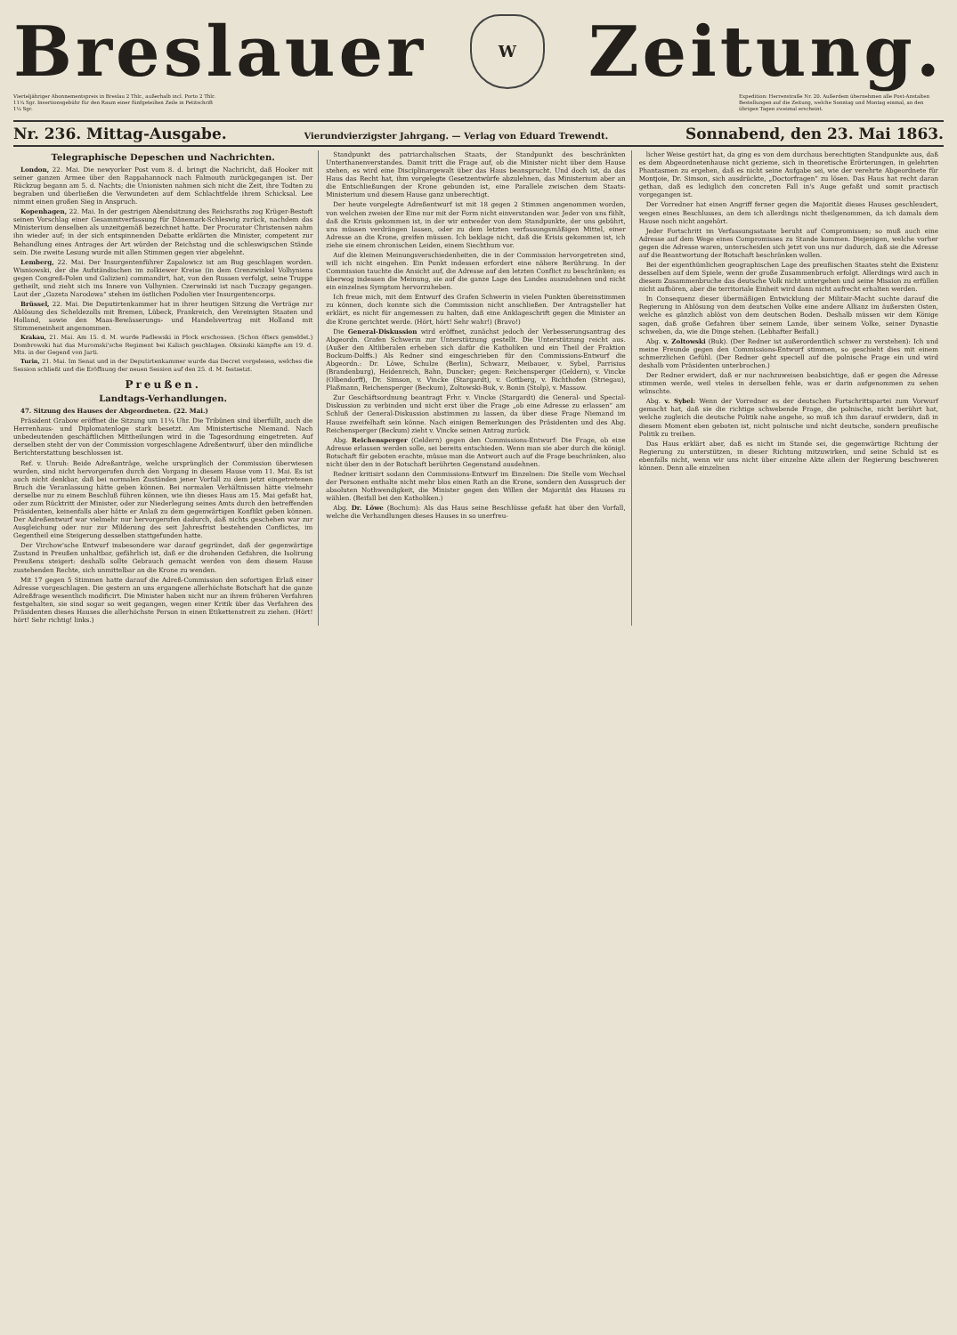Breslauer
W
Zeitung.
Vierteljähriger Abonnementspreis in Breslau 2 Thlr., außerhalb incl. Porto 2 Thlr. 11¼ Sgr. Insertionsgebühr für den Raum einer fünfgeteilten Zeile in Petitschrift 1¼ Sgr.
Expedition: Herrenstraße Nr. 20. Außerdem übernehmen alle Post-Anstalten Bestellungen auf die Zeitung, welche Sonntag und Montag einmal, an den übrigen Tagen zweimal erscheint.
Nr. 236. Mittag-Ausgabe. Vierundvierzigster Jahrgang. — Verlag von Eduard Trewendt. Sonnabend, den 23. Mai 1863.
Telegraphische Depeschen und Nachrichten.
London, 22. Mai. Die newyorker Post vom 8. d. bringt die Nachricht, daß Hooker mit seiner ganzen Armee über den Rappahannock nach Falmouth zurückgegangen ist. Der Rückzug begann am 5. d. Nachts; die Unionisten nahmen sich nicht die Zeit, ihre Todten zu begraben und überließen die Verwundeten auf dem Schlachtfelde ihrem Schicksal. Lee nimmt einen großen Sieg in Anspruch.
Kopenhagen, 22. Mai. In der gestrigen Abendsitzung des Reichsraths zog Krüger-Bestoft seinen Vorschlag einer Gesammtverfassung für Dänemark-Schleswig zurück, nachdem das Ministerium denselben als unzeitgemäß bezeichnet hatte. Der Procurator Christensen nahm ihn wieder auf; in der sich entspinnenden Debatte erklärten die Minister, competent zur Behandlung eines Antrages der Art würden der Reichstag und die schleswigschen Stände sein. Die zweite Lesung wurde mit allen Stimmen gegen vier abgelehnt.
Lemberg, 22. Mai. Der Insurgentenführer Zapalowicz ist am Bug geschlagen worden. Wisniowski, der die Aufständischen im zolkiewer Kreise (in dem Grenzwinkel Volhyniens gegen Congreß-Polen und Galizien) commandirt, hat, von den Russen verfolgt, seine Truppe getheilt, und zieht sich ins Innere von Volhynien. Czerwinski ist nach Tuczapy gegangen. Laut der „Gazeta Narodowa“ stehen im östlichen Podolien vier Insurgentencorps.
Brüssel, 22. Mai. Die Deputirtenkammer hat in ihrer heutigen Sitzung die Verträge zur Ablösung des Scheldezolls mit Bremen, Lübeck, Frankreich, den Vereinigten Staaten und Holland, sowie den Maas-Bewässerungs- und Handelsvertrag mit Holland mit Stimmeneinheit angenommen.
Krakau, 21. Mai. Am 15. d. M. wurde Padlewski in Plock erschossen. (Schon öfters gemeldet.) Dombrowski hat das Muromski'sche Regiment bei Kalisch geschlagen. Oksinski kämpfte am 19. d. Mts. in der Gegend von Jarti.
Turin, 21. Mai. Im Senat und in der Deputirtenkammer wurde das Decret vorgelesen, welches die Session schließt und die Eröffnung der neuen Session auf den 25. d. M. festsetzt.
Preußen.
Landtags-Verhandlungen.
47. Sitzung des Hauses der Abgeordneten. (22. Mai.)
Präsident Grabow eröffnet die Sitzung um 11¼ Uhr. Die Tribünen sind überfüllt, auch die Herrenhaus- und Diplomatenloge stark besetzt. Am Ministertische Niemand. Nach unbedeutenden geschäftlichen Mittheilungen wird in die Tagesordnung eingetreten. Auf derselben steht der von der Commission vorgeschlagene Adreßentwurf, über den mündliche Berichterstattung beschlossen ist.
Ref. v. Unruh: Beide Adreßanträge, welche ursprünglich der Commission überwiesen wurden, sind nicht hervorgerufen durch den Vorgang in diesem Hause vom 11. Mai. Es ist auch nicht denkbar, daß bei normalen Zuständen jener Vorfall zu dem jetzt eingetretenen Bruch die Veranlassung hätte geben können. Bei normalen Verhältnissen hätte vielmehr derselbe nur zu einem Beschluß führen können, wie ihn dieses Haus am 15. Mai gefaßt hat, oder zum Rücktritt der Minister, oder zur Niederlegung seines Amts durch den betreffenden Präsidenten, keinenfalls aber hätte er Anlaß zu dem gegenwärtigen Konflikt geben können. Der Adreßentwurf war vielmehr nur hervorgerufen dadurch, daß nichts geschehen war zur Ausgleichung oder nur zur Milderung des seit Jahresfrist bestehenden Conflictes, im Gegentheil eine Steigerung desselben stattgefunden hatte.
Der Virchow'sche Entwurf insbesondere war darauf gegründet, daß der gegenwärtige Zustand in Preußen unhaltbar, gefährlich ist, daß er die drohenden Gefahren, die Isolirung Preußens steigert: deshalb sollte Gebrauch gemacht werden von dem diesem Hause zustehenden Rechte, sich unmittelbar an die Krone zu wenden.
Mit 17 gegen 5 Stimmen hatte darauf die Adreß-Commission den sofortigen Erlaß einer Adresse vorgeschlagen. Die gestern an uns ergangene allerhöchste Botschaft hat die ganze Adreßfrage wesentlich modificirt. Die Minister haben nicht nur an ihrem früheren Verfahren festgehalten, sie sind sogar so weit gegangen, wegen einer Kritik über das Verfahren des Präsidenten dieses Hauses die allerhöchste Person in einen Etikettenstreit zu ziehen. (Hört! hört! Sehr richtig! links.)
Standpunkt des patriarchalischen Staats, der Standpunkt des beschränkten Unterthanenverstandes. Damit tritt die Frage auf, ob die Minister nicht über dem Hause stehen, es wird eine Disciplinargewalt über das Haus beansprucht. Und doch ist, da das Haus das Recht hat, ihm vorgelegte Gesetzentwürfe abzulehnen, das Ministerium aber an die Entschließungen der Krone gebunden ist, eine Parallele zwischen dem Staats-Ministerium und diesem Hause ganz unberechtigt.
Der heute vorgelegte Adreßentwurf ist mit 18 gegen 2 Stimmen angenommen worden, von welchen zweien der Eine nur mit der Form nicht einverstanden war. Jeder von uns fühlt, daß die Krisis gekommen ist, in der wir entweder von dem Standpunkte, der uns gebührt, uns müssen verdrängen lassen, oder zu dem letzten verfassungsmäßigen Mittel, einer Adresse an die Krone, greifen müssen. Ich beklage nicht, daß die Krisis gekommen ist, ich ziehe sie einem chronischen Leiden, einem Siechthum vor.
Auf die kleinen Meinungsverschiedenheiten, die in der Commission hervorgetreten sind, will ich nicht eingehen. Ein Punkt indessen erfordert eine nähere Berührung. In der Commission tauchte die Ansicht auf, die Adresse auf den letzten Conflict zu beschränken; es überwog indessen die Meinung, sie auf die ganze Lage des Landes auszudehnen und nicht ein einzelnes Symptom hervorzuheben.
Ich freue mich, mit dem Entwurf des Grafen Schwerin in vielen Punkten übereinstimmen zu können, doch konnte sich die Commission nicht anschließen. Der Antragsteller hat erklärt, es nicht für angemessen zu halten, daß eine Anklageschrift gegen die Minister an die Krone gerichtet werde. (Hört, hört! Sehr wahr!) (Bravo!)
Die General-Diskussion wird eröffnet, zunächst jedoch der Verbesserungsantrag des Abgeordn. Grafen Schwerin zur Unterstützung gestellt. Die Unterstützung reicht aus. (Außer den Altliberalen erheben sich dafür die Katholiken und ein Theil der Fraktion Bockum-Dolffs.) Als Redner sind eingeschrieben für den Commissions-Entwurf die Abgeordn.: Dr. Löwe, Schulze (Berlin), Schwarz, Meibauer, v. Sybel, Parrisius (Brandenburg), Heidenreich, Bahn, Duncker; gegen: Reichensperger (Geldern), v. Vincke (Olbendorff), Dr. Simson, v. Vincke (Stargardt), v. Gottberg, v. Richthofen (Striegau), Plaßmann, Reichensperger (Beckum), Zoltowski-Buk, v. Bonin (Stolp), v. Massow.
Zur Geschäftsordnung beantragt Frhr. v. Vincke (Stargardt) die General- und Special-Diskussion zu verbinden und nicht erst über die Frage „ob eine Adresse zu erlassen“ am Schluß der General-Diskussion abstimmen zu lassen, da über diese Frage Niemand im Hause zweifelhaft sein könne. Nach einigen Bemerkungen des Präsidenten und des Abg. Reichensperger (Beckum) zieht v. Vincke seinen Antrag zurück.
Abg. Reichensperger (Geldern) gegen den Commissions-Entwurf: Die Frage, ob eine Adresse erlassen werden solle, sei bereits entschieden. Wenn man sie aber durch die königl. Botschaft für geboten erachte, müsse man die Antwort auch auf die Frage beschränken, also nicht über den in der Botschaft berührten Gegenstand ausdehnen.
Redner kritisirt sodann den Commissions-Entwurf im Einzelnen: Die Stelle vom Wechsel der Personen enthalte nicht mehr blos einen Rath an die Krone, sondern den Ausspruch der absoluten Nothwendigkeit, die Minister gegen den Willen der Majorität des Hauses zu wählen. (Beifall bei den Katholiken.)
Abg. Dr. Löwe (Bochum): Als das Haus seine Beschlüsse gefaßt hat über den Vorfall, welche die Verhandlungen dieses Hauses in so unerfreu-
licher Weise gestört hat, da ging es von dem durchaus berechtigten Standpunkte aus, daß es dem Abgeordnetenhause nicht gezieme, sich in theoretische Erörterungen, in gelehrten Phantasmen zu ergehen, daß es nicht seine Aufgabe sei, wie der verehrte Abgeordnete für Montjoie, Dr. Simson, sich ausdrückte, „Doctorfragen“ zu lösen. Das Haus hat recht daran gethan, daß es lediglich den concreten Fall in's Auge gefaßt und somit practisch vorgegangen ist.
Der Vorredner hat einen Angriff ferner gegen die Majorität dieses Hauses geschleudert, wegen eines Beschlusses, an dem ich allerdings nicht theilgenommen, da ich damals dem Hause noch nicht angehört.
Jeder Fortschritt im Verfassungsstaate beruht auf Compromissen; so muß auch eine Adresse auf dem Wege eines Compromisses zu Stande kommen. Diejenigen, welche vorher gegen die Adresse waren, unterscheiden sich jetzt von uns nur dadurch, daß sie die Adresse auf die Beantwortung der Botschaft beschränken wollen.
Bei der eigenthümlichen geographischen Lage des preußischen Staates steht die Existenz desselben auf dem Spiele, wenn der große Zusammenbruch erfolgt. Allerdings wird auch in diesem Zusammenbruche das deutsche Volk nicht untergehen und seine Mission zu erfüllen nicht aufhören, aber die territoriale Einheit wird dann nicht aufrecht erhalten werden.
In Consequenz dieser übermäßigen Entwicklung der Militair-Macht suchte darauf die Regierung in Ablösung von dem deutschen Volke eine andere Allianz im äußersten Osten, welche es gänzlich ablöst von dem deutschen Boden. Deshalb müssen wir dem Könige sagen, daß große Gefahren über seinem Lande, über seinem Volke, seiner Dynastie schweben, da, wie die Dinge stehen. (Lebhafter Beifall.)
Abg. v. Zoltowski (Buk). (Der Redner ist außerordentlich schwer zu verstehen): Ich und meine Freunde gegen den Commissions-Entwurf stimmen, so geschieht dies mit einem schmerzlichen Gefühl. (Der Redner geht speciell auf die polnische Frage ein und wird deshalb vom Präsidenten unterbrochen.)
Der Redner erwidert, daß er nur nachzuweisen beabsichtige, daß er gegen die Adresse stimmen werde, weil vieles in derselben fehle, was er darin aufgenommen zu sehen wünschte.
Abg. v. Sybel: Wenn der Vorredner es der deutschen Fortschrittspartei zum Vorwurf gemacht hat, daß sie die richtige schwebende Frage, die polnische, nicht berührt hat, welche zugleich die deutsche Politik nahe angehe, so muß ich ihm darauf erwidern, daß in diesem Moment eben geboten ist, nicht polnische und nicht deutsche, sondern preußische Politik zu treiben.
Das Haus erklärt aber, daß es nicht im Stande sei, die gegenwärtige Richtung der Regierung zu unterstützen, in dieser Richtung mitzuwirken, und seine Schuld ist es ebenfalls nicht, wenn wir uns nicht über einzelne Akte allein der Regierung beschweren können. Denn alle einzelnen